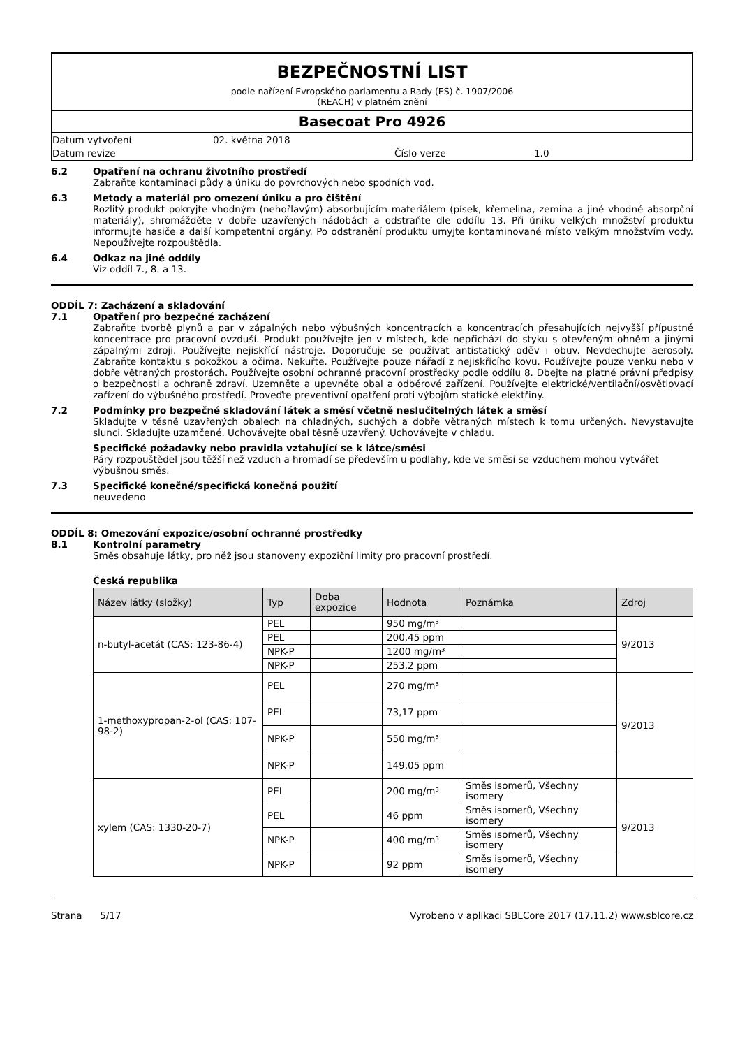BEZPEČNOSTNÍ LIST
podle nařízení Evropského parlamentu a Rady (ES) č. 1907/2006
(REACH) v platném znění
Basecoat Pro 4926
Datum vytvoření 02. května 2018
Datum revize Číslo verze 1.0
6.2 Opatření na ochranu životního prostředí
Zabraňte kontaminaci půdy a úniku do povrchových nebo spodních vod.
6.3 Metody a materiál pro omezení úniku a pro čištění
Rozlitý produkt pokryjte vhodným (nehořlavým) absorbujícím materiálem (písek, křemelina, zemina a jiné vhodné absorpční materiály), shromážděte v dobře uzavřených nádobách a odstraňte dle oddílu 13. Při úniku velkých množství produktu informujte hasiče a další kompetentní orgány. Po odstranění produktu umyjte kontaminované místo velkým množstvím vody. Nepoužívejte rozpouštědla.
6.4 Odkaz na jiné oddíly
Viz oddíl 7., 8. a 13.
ODDÍL 7: Zacházení a skladování
7.1 Opatření pro bezpečné zacházení
Zabraňte tvorbě plynů a par v zápalných nebo výbušných koncentracích a koncentracích přesahujících nejvyšší přípustné koncentrace pro pracovní ovzduší. Produkt používejte jen v místech, kde nepřichází do styku s otevřeným ohněm a jinými zápalnými zdroji. Používejte nejiskřící nástroje. Doporučuje se používat antistatický oděv i obuv. Nevdechujte aerosoly. Zabraňte kontaktu s pokožkou a očima. Nekuřte. Používejte pouze nářadí z nejiskřícího kovu. Používejte pouze venku nebo v dobře větraných prostorách. Používejte osobní ochranné pracovní prostředky podle oddílu 8. Dbejte na platné právní předpisy o bezpečnosti a ochraně zdraví. Uzemněte a upevněte obal a odběrové zařízení. Používejte elektrické/ventilační/osvětlovací zařízení do výbušného prostředí. Proveďte preventivní opatření proti výbojům statické elektřiny.
7.2 Podmínky pro bezpečné skladování látek a směsí včetně neslučitelných látek a směsí
Skladujte v těsně uzavřených obalech na chladných, suchých a dobře větraných místech k tomu určených. Nevystavujte slunci. Skladujte uzamčené. Uchovávejte obal těsně uzavřený. Uchovávejte v chladu.
Specifické požadavky nebo pravidla vztahující se k látce/směsi
Páry rozpouštědel jsou těžší než vzduch a hromadí se především u podlahy, kde ve směsi se vzduchem mohou vytvářet výbušnou směs.
7.3 Specifické konečné/specifická konečná použití
neuvedeno
ODDÍL 8: Omezování expozice/osobní ochranné prostředky
8.1 Kontrolní parametry
Směs obsahuje látky, pro něž jsou stanoveny expoziční limity pro pracovní prostředí.
Česká republika
| Název látky (složky) | Typ | Doba expozice | Hodnota | Poznámka | Zdroj |
| --- | --- | --- | --- | --- | --- |
| n-butyl-acetát (CAS: 123-86-4) | PEL | | 950 mg/m³ | | 9/2013 |
| | PEL | | 200,45 ppm | | |
| | NPK-P | | 1200 mg/m³ | | |
| | NPK-P | | 253,2 ppm | | |
| 1-methoxypropan-2-ol (CAS: 107-98-2) | PEL | | 270 mg/m³ | | 9/2013 |
| | PEL | | 73,17 ppm | | |
| | NPK-P | | 550 mg/m³ | | |
| | NPK-P | | 149,05 ppm | | |
| xylem (CAS: 1330-20-7) | PEL | | 200 mg/m³ | Směs isomerů, Všechny isomery | 9/2013 |
| | PEL | | 46 ppm | Směs isomerů, Všechny isomery | |
| | NPK-P | | 400 mg/m³ | Směs isomerů, Všechny isomery | |
| | NPK-P | | 92 ppm | Směs isomerů, Všechny isomery | |
Strana 5/17 Vyrobeno v aplikaci SBLCore 2017 (17.11.2) www.sblcore.cz